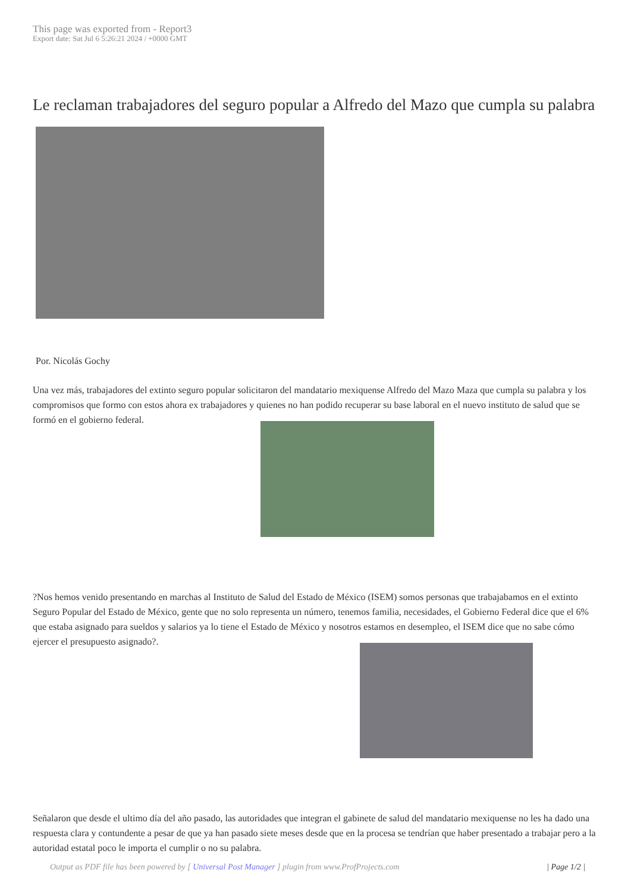This page was exported from - Report3
Export date: Sat Jul 6 5:26:21 2024 / +0000 GMT
Le reclaman trabajadores del seguro popular a Alfredo del Mazo que cumpla su palabra
Por. Nicolás Gochy
Una vez más, trabajadores del extinto seguro popular solicitaron del mandatario mexiquense Alfredo del Mazo Maza que cumpla su palabra y los compromisos que formo con estos ahora ex trabajadores y quienes no han podido recuperar su base laboral en el nuevo instituto de salud que se formó en el gobierno federal.
?Nos hemos venido presentando en marchas al Instituto de Salud del Estado de México (ISEM) somos personas que trabajabamos en el extinto Seguro Popular del Estado de México, gente que no solo representa un número, tenemos familia, necesidades, el Gobierno Federal dice que el 6% que estaba asignado para sueldos y salarios ya lo tiene el Estado de México y nosotros estamos en desempleo, el ISEM dice que no sabe cómo ejercer el presupuesto asignado?.
Señalaron que desde el ultimo día del año pasado, las autoridades que integran el gabinete de salud del mandatario mexiquense no les ha dado una respuesta clara y contundente a pesar de que ya han pasado siete meses desde que en la procesa se tendrían que haber presentado a trabajar pero a la autoridad estatal poco le importa el cumplir o no su palabra.
Output as PDF file has been powered by [ Universal Post Manager ] plugin from www.ProfProjects.com | Page 1/2 |